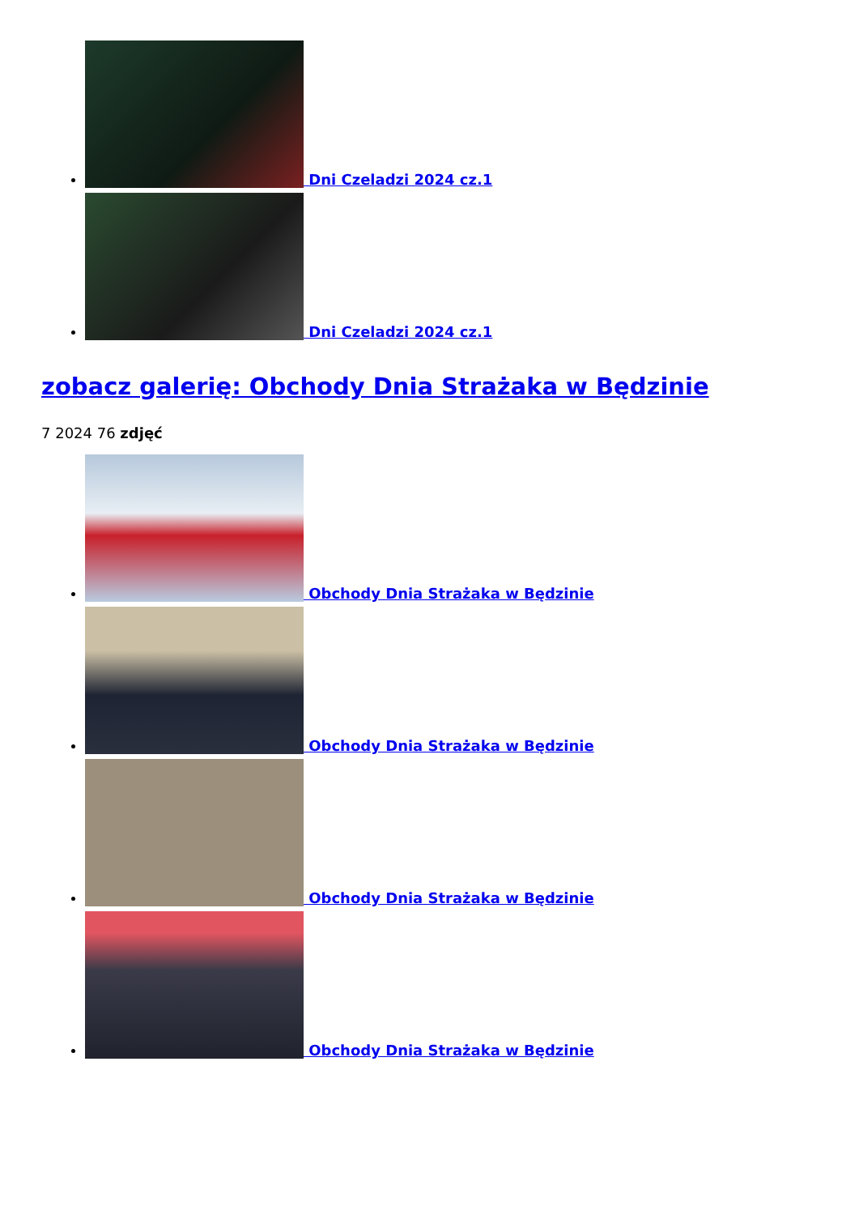Dni Czeladzi 2024 cz.1
Dni Czeladzi 2024 cz.1
zobacz galerię: Obchody Dnia Strażaka w Będzinie
7 2024 76 zdjęć
Obchody Dnia Strażaka w Będzinie
Obchody Dnia Strażaka w Będzinie
Obchody Dnia Strażaka w Będzinie
Obchody Dnia Strażaka w Będzinie